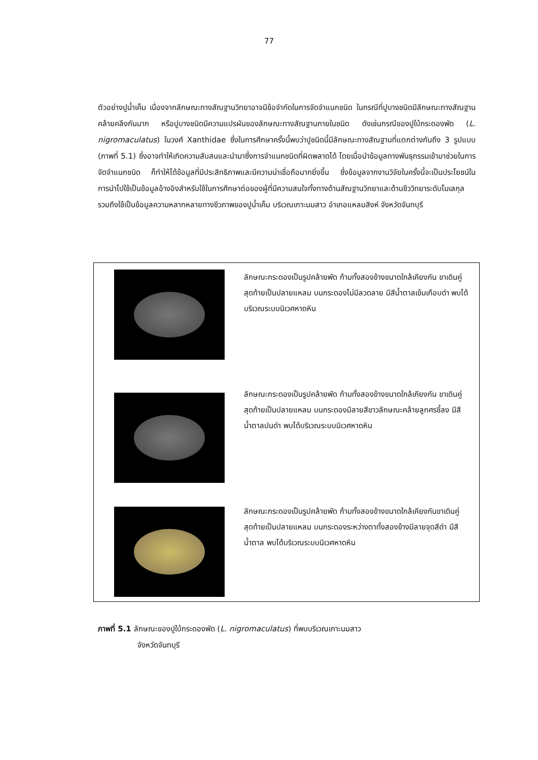77
ตัวอย่างปูน้ำเค็ม เนื่องจากลักษณะทางสัณฐานวิทยาอาจมีข้อจำกัดในการจัดจำแนกชนิด ในกรณีที่ปูบางชนิดมีลักษณะทางสัณฐานคล้ายคลึงกันมาก หรือปูบางชนิดมีความแปรผันของลักษณะทางสัณฐานภายในชนิด ดังเช่นกรณีของปูใบ้กระดองพัด (L. nigromaculatus) ในวงศ์ Xanthidae ซึ่งในการศึกษาครั้งนี้พบว่าปูชนิดนี้มีลักษณะทางสัณฐานที่แตกต่างกันถึง 3 รูปแบบ (ภาพที่ 5.1) ซึ่งอาจทำให้เกิดความสับสนและนำมาซึ่งการจำแนกชนิดที่ผิดพลาดได้ โดยเมื่อนำข้อมูลทางพันธุกรรมเข้ามาช่วยในการจัดจำแนกชนิด ก็ทำให้ได้ข้อมูลที่มีประสิทธิภาพและมีความน่าเชื่อถือมากยิ่งขึ้น ซึ่งข้อมูลจากงานวิจัยในครั้งนี้จะเป็นประโยชน์ในการนำไปใช้เป็นข้อมูลอ้างอิงสำหรับใช้ในการศึกษาต่อของผู้ที่มีความสนใจทั้งทางด้านสัณฐานวิทยาและด้านชีววิทยาระดับโมเลกุล รวมถึงใช้เป็นข้อมูลความหลากหลายทางชีวภาพของปูน้ำเค็ม บริเวณเกาะนมสาว อำเภอแหลมสิงห์ จังหวัดจันทบุรี
ลักษณะกระดองเป็นรูปคล้ายพัด ก้ามทั้งสองข้างขนาดใกล้เคียงกัน ขาเดินคู่สุดท้ายเป็นปลายแหลม บนกระดองไม่มีลวดลาย มีสีน้ำตาลเข้มเกือบดำ พบได้บริเวณระบบนิเวศหาดหิน
ลักษณะกระดองเป็นรูปคล้ายพัด ก้ามทั้งสองข้างขนาดใกล้เคียงกัน ขาเดินคู่สุดท้ายเป็นปลายแหลม บนกระดองมีลายสีขาวลักษณะคล้ายลูกศรชี้ลง มีสีน้ำตาลปนดำ พบได้บริเวณระบบนิเวศหาดหิน
ลักษณะกระดองเป็นรูปคล้ายพัด ก้ามทั้งสองข้างขนาดใกล้เคียงกันขาเดินคู่สุดท้ายเป็นปลายแหลม บนกระดองระหว่างตาทั้งสองข้างมีลายจุดสีดำ มีสีน้ำตาล พบได้บริเวณระบบนิเวศหาดหิน
ภาพที่ 5.1 ลักษณะของปูใบ้กระดองพัด (L. nigromaculatus) ที่พบบริเวณเกาะนมสาว
จังหวัดจันทบุรี